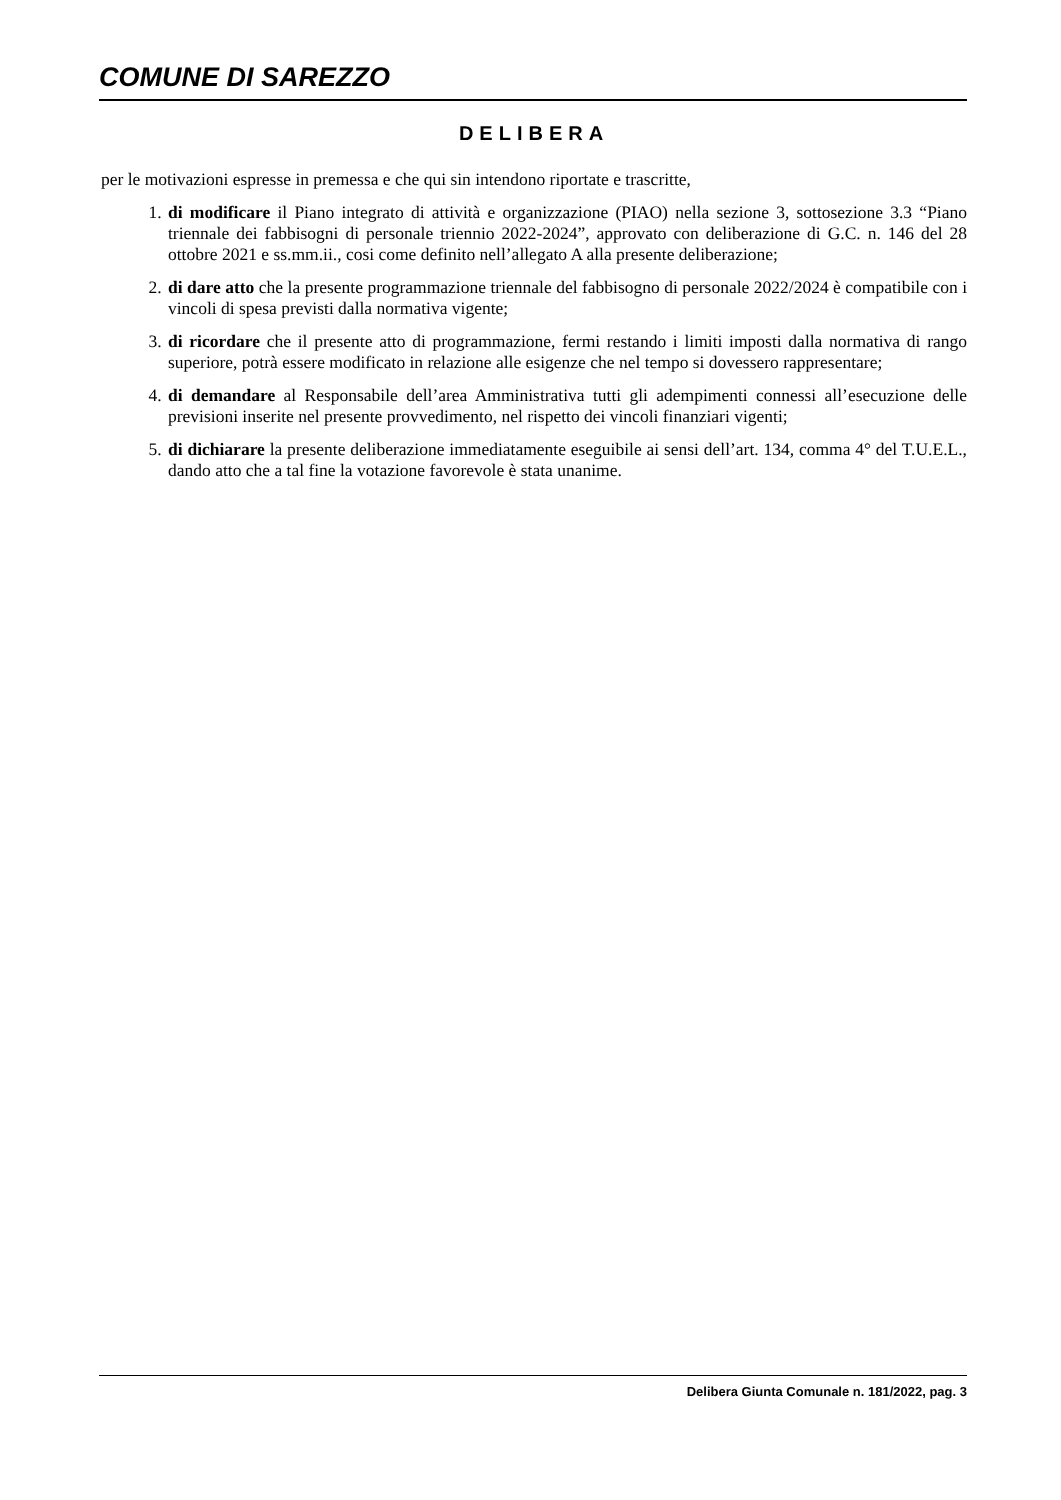COMUNE DI SAREZZO
DELIBERA
per le motivazioni espresse in premessa e che qui sin intendono riportate e trascritte,
1. di modificare il Piano integrato di attività e organizzazione (PIAO) nella sezione 3, sottosezione 3.3 “Piano triennale dei fabbisogni di personale triennio 2022-2024”, approvato con deliberazione di G.C. n. 146 del 28 ottobre 2021 e ss.mm.ii., cosi come definito nell’allegato A alla presente deliberazione;
2. di dare atto che la presente programmazione triennale del fabbisogno di personale 2022/2024 è compatibile con i vincoli di spesa previsti dalla normativa vigente;
3. di ricordare che il presente atto di programmazione, fermi restando i limiti imposti dalla normativa di rango superiore, potrà essere modificato in relazione alle esigenze che nel tempo si dovessero rappresentare;
4. di demandare al Responsabile dell’area Amministrativa tutti gli adempimenti connessi all’esecuzione delle previsioni inserite nel presente provvedimento, nel rispetto dei vincoli finanziari vigenti;
5. di dichiarare la presente deliberazione immediatamente eseguibile ai sensi dell’art. 134, comma 4° del T.U.E.L., dando atto che a tal fine la votazione favorevole è stata unanime.
Delibera Giunta Comunale n. 181/2022, pag. 3